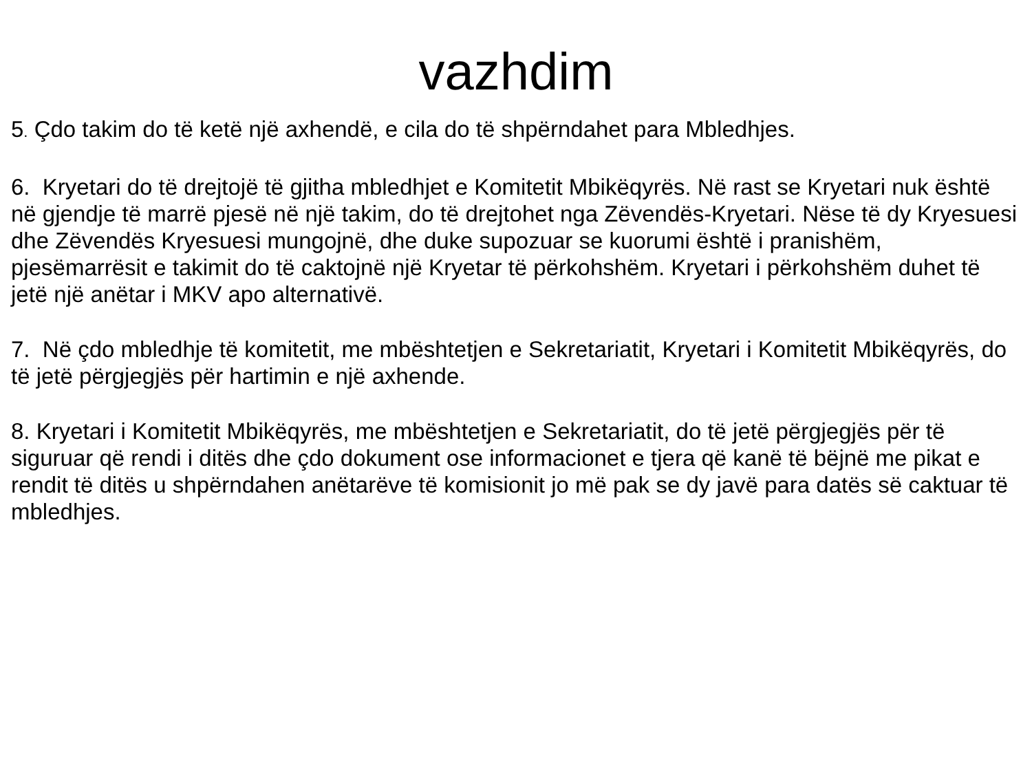vazhdim
5. Çdo takim do të ketë një axhendë, e cila do të shpërndahet para Mbledhjes.
6. Kryetari do të drejtojë të gjitha mbledhjet e Komitetit Mbikëqyrës. Në rast se Kryetari nuk është në gjendje të marrë pjesë në një takim, do të drejtohet nga Zëvendës-Kryetari. Nëse të dy Kryesuesi dhe Zëvendës Kryesuesi mungojnë, dhe duke supozuar se kuorumi është i pranishëm, pjesëmarrësit e takimit do të caktojnë një Kryetar të përkohshëm. Kryetari i përkohshëm duhet të jetë një anëtar i MKV apo alternativë.
7. Në çdo mbledhje të komitetit, me mbështetjen e Sekretariatit, Kryetari i Komitetit Mbikëqyrës, do të jetë përgjegjës për hartimin e një axhende.
8. Kryetari i Komitetit Mbikëqyrës, me mbështetjen e Sekretariatit, do të jetë përgjegjës për të siguruar që rendi i ditës dhe çdo dokument ose informacionet e tjera që kanë të bëjnë me pikat e rendit të ditës u shpërndahen anëtarëve të komisionit jo më pak se dy javë para datës së caktuar të mbledhjes.